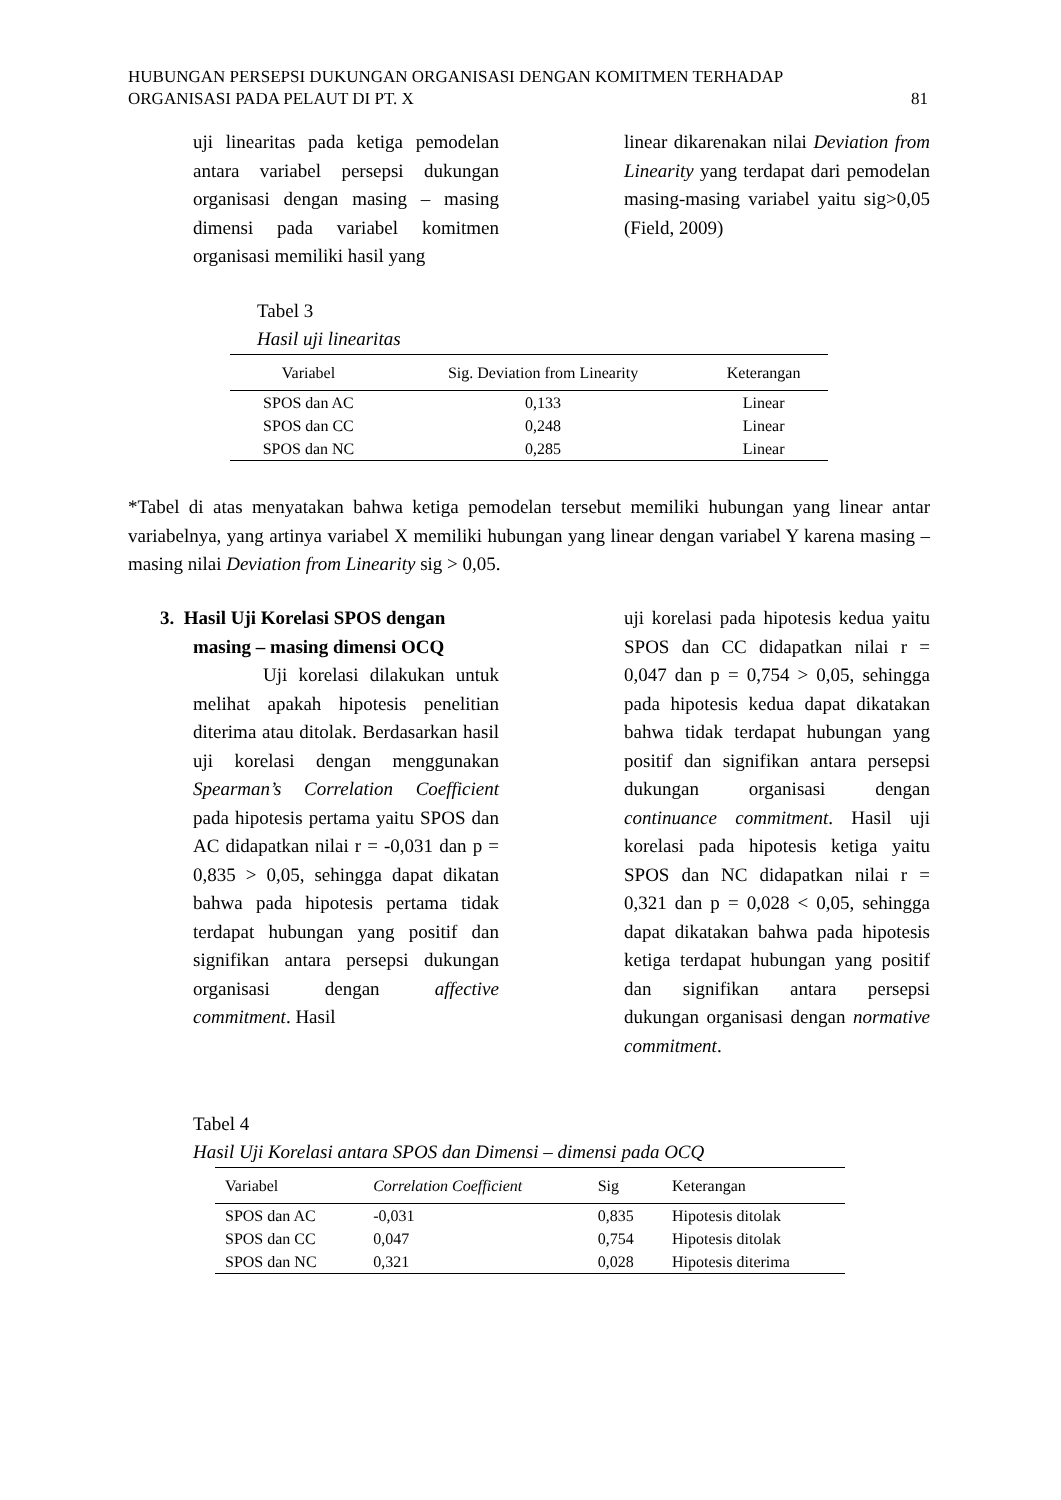HUBUNGAN PERSEPSI DUKUNGAN ORGANISASI DENGAN KOMITMEN TERHADAP
ORGANISASI PADA PELAUT DI PT. X
81
uji linearitas pada ketiga pemodelan antara variabel persepsi dukungan organisasi dengan masing – masing dimensi pada variabel komitmen organisasi memiliki hasil yang
linear dikarenakan nilai Deviation from Linearity yang terdapat dari pemodelan masing-masing variabel yaitu sig>0,05 (Field, 2009)
Tabel 3
Hasil uji linearitas
| Variabel | Sig. Deviation from Linearity | Keterangan |
| --- | --- | --- |
| SPOS dan AC | 0,133 | Linear |
| SPOS dan CC | 0,248 | Linear |
| SPOS dan NC | 0,285 | Linear |
*Tabel di atas menyatakan bahwa ketiga pemodelan tersebut memiliki hubungan yang linear antar variabelnya, yang artinya variabel X memiliki hubungan yang linear dengan variabel Y karena masing – masing nilai Deviation from Linearity sig > 0,05.
3. Hasil Uji Korelasi SPOS dengan
masing – masing dimensi OCQ
Uji korelasi dilakukan untuk melihat apakah hipotesis penelitian diterima atau ditolak. Berdasarkan hasil uji korelasi dengan menggunakan Spearman’s Correlation Coefficient pada hipotesis pertama yaitu SPOS dan AC didapatkan nilai r = -0,031 dan p = 0,835 > 0,05, sehingga dapat dikatan bahwa pada hipotesis pertama tidak terdapat hubungan yang positif dan signifikan antara persepsi dukungan organisasi dengan affective commitment. Hasil
uji korelasi pada hipotesis kedua yaitu SPOS dan CC didapatkan nilai r = 0,047 dan p = 0,754 > 0,05, sehingga pada hipotesis kedua dapat dikatakan bahwa tidak terdapat hubungan yang positif dan signifikan antara persepsi dukungan organisasi dengan continuance commitment. Hasil uji korelasi pada hipotesis ketiga yaitu SPOS dan NC didapatkan nilai r = 0,321 dan p = 0,028 < 0,05, sehingga dapat dikatakan bahwa pada hipotesis ketiga terdapat hubungan yang positif dan signifikan antara persepsi dukungan organisasi dengan normative commitment.
Tabel 4
Hasil Uji Korelasi antara SPOS dan Dimensi – dimensi pada OCQ
| Variabel | Correlation Coefficient | Sig | Keterangan |
| --- | --- | --- | --- |
| SPOS dan AC | -0,031 | 0,835 | Hipotesis ditolak |
| SPOS dan CC | 0,047 | 0,754 | Hipotesis ditolak |
| SPOS dan NC | 0,321 | 0,028 | Hipotesis diterima |